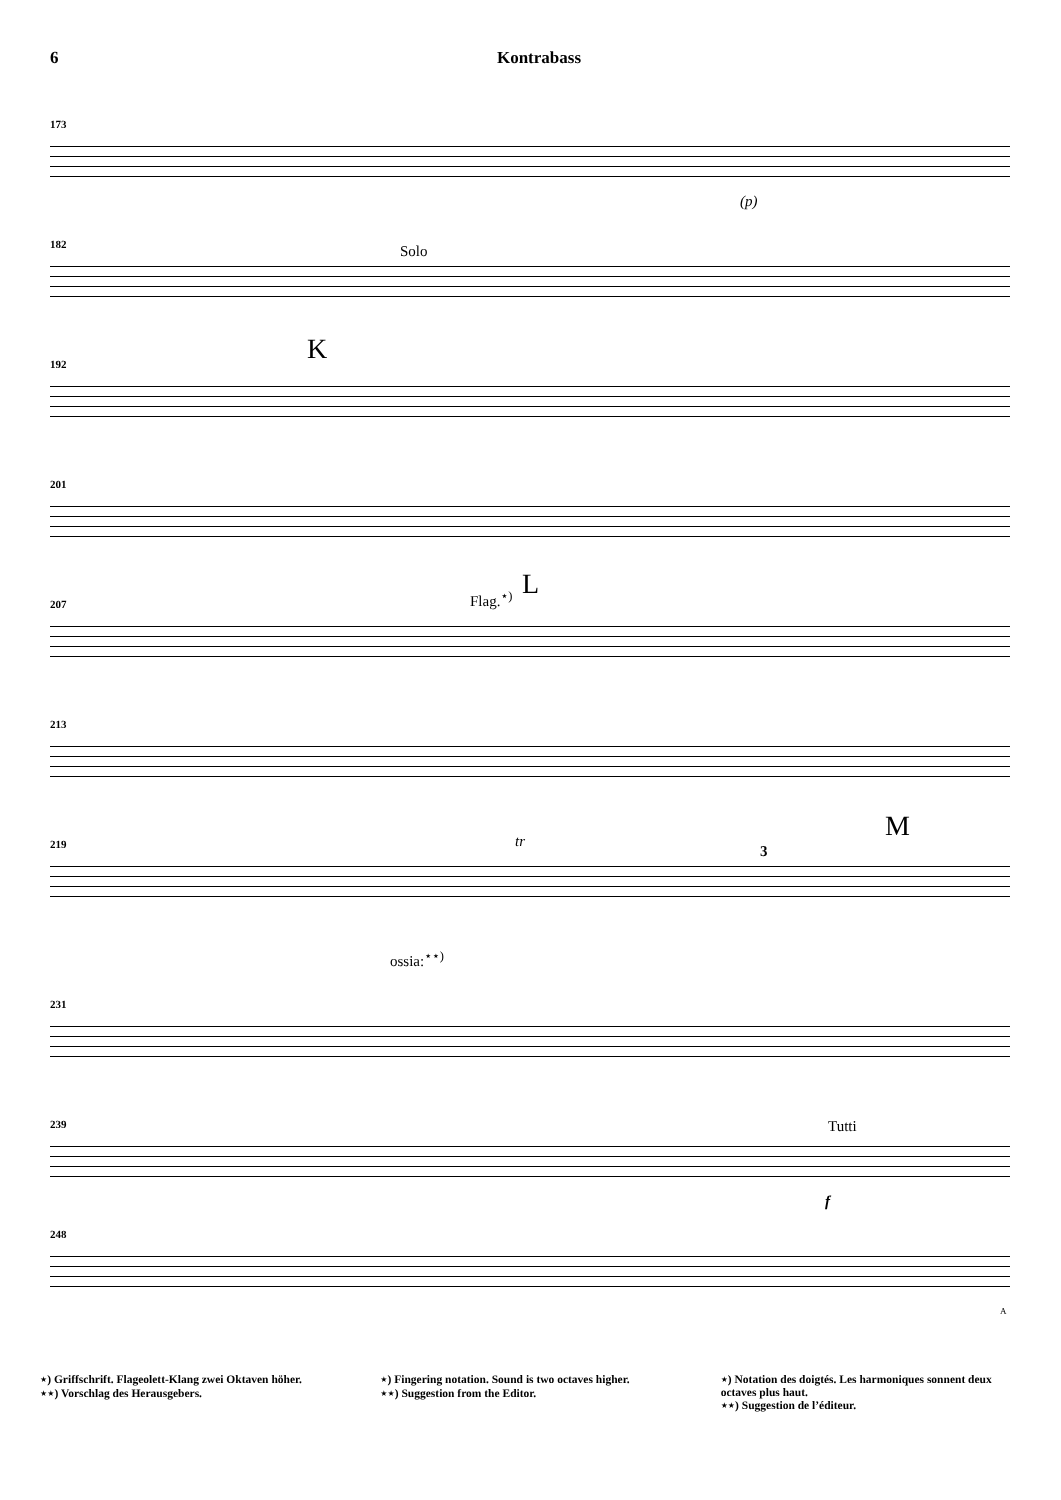6 Kontrabass
173
(p)
182 Solo
192 K
201
207 Flag.<sup>⋆)</sup> L
213
219 tr
3
M
ossia:<sup>⋆⋆)</sup>
231
239 Tutti
f
248
A
⋆) Griffschrift. Flageolett-Klang zwei Oktaven höher.
⋆⋆) Vorschlag des Herausgebers.
⋆) Fingering notation. Sound is two octaves higher.
⋆⋆) Suggestion from the Editor.
⋆) Notation des doigtés. Les harmoniques sonnent deux octaves plus haut.
⋆⋆) Suggestion de l’éditeur.